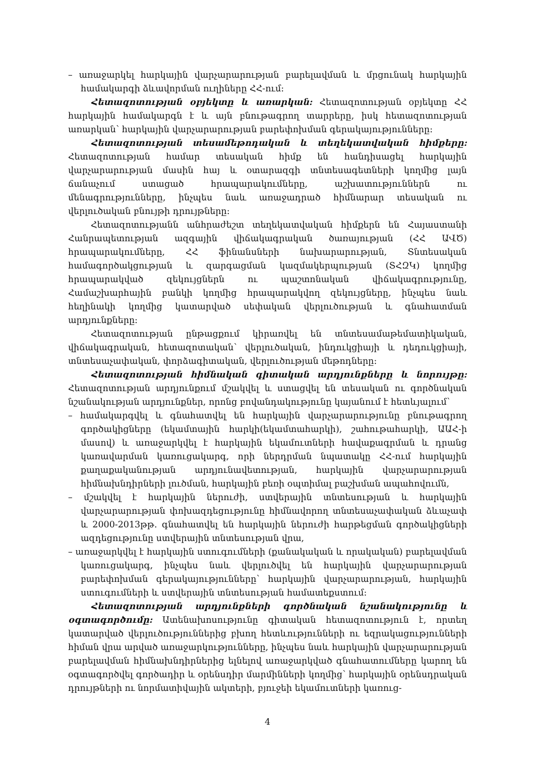– առաջարկել հարկային վարչարարության բարելավման և մրցունակ հարկային համակարգի ձևավորման ուղիները ՀՀ-ում:
Հետազոտության օբյեկտը և առարկան: Հետազոտության օբյեկտը ՀՀ հարկային համակարգն է և այն բնութագրող տարրերը, իսկ հետազոտության առարկան՝ հարկային վարչարարության բարեփոխման գերակայությունները:
Հետազոտության տեսամեթոդական և տեղեկատվական հիմքերը: Հետազոտության համար տեսական հիմք են հանդիսացել հարկային վարչարարության մասին հայ և օտարազգի տնտեսագետների կողմից լայն ճանաչում ստացած հրապարակումները, աշխատություններն ու մենագրությունները, ինչպես նաև առաջադրած հիմնարար տեսական ու վերլուծական բնույթի դրույթները:
Հետազոտությանն անհրաժեշտ տեղեկատվական հիմքերն են Հայաստանի Հանրապետության ազգային վիճակագրական ծառայության (ՀՀ ԱՎԾ) հրապարակումները, ՀՀ ֆինանսների նախարարության, Տնտեսական համագործակցության և զարգացման կազմակերպության (ՏՀԶԿ) կողմից հրապարակված զեկույցներն ու պաշտոնական վիճակագրությունը, Համաշխարհային բանկի կողմից հրապարակվող զեկույցները, ինչպես նաև հեղինակի կողմից կատարված սեփական վերլուծության և գնահատման արդյունքները:
Հետազոտության ընթացքում կիրառվել են տնտեսամաթեմատիկական, վիճակագրական, հետազոտական՝ վերլուծական, ինդուկցիայի և դեդուկցիայի, տնտեսաչափական, փորձագիտական, վերլուծության մեթոդները:
Հետազոտության հիմնական գիտական արդյունքները և նորույթը: Հետազոտության արդյունքում մշակվել և ստացվել են տեսական ու գործնական նշանակության արդյունքներ, որոնց բովանդակությունը կայանում է հետևյալում՝
– համակարգվել և գնահատվել են հարկային վարչարարությունը բնութագրող գործակիցները (եկամտային հարկի(եկամտահարկի), շահութահարկի, ԱԱՀ-ի մասով) և առաջարկվել է հարկային եկամուտների հավաքագրման և դրանց կառավարման կառուցակարգ, որի ներդրման նպատակը ՀՀ-ում հարկային քաղաքականության արդյունավետության, հարկային վարչարարության հիմնախնդիրների լուծման, հարկային բեռի օպտիմալ բաշխման ապահովումն,
– մշակվել է հարկային ներուժի, ստվերային տնտեսության և հարկային վարչարարության փոխազդեցությունը հիմնավորող տնտեսաչափական ձևաչափ և 2000-2013թթ. գնահատվել են հարկային ներուժի հարթեցման գործակիցների ազդեցությունը ստվերային տնտեսության վրա,
– առաջարկվել է հարկային ստուգումների (քանակական և որակական) բարելավման կառուցակարգ, ինչպես նաև վերլուծվել են հարկային վարչարարության բարեփոխման գերակայությունները՝ հարկային վարչարարության, հարկային ստուգումների և ստվերային տնտեսության համատեքստում:
Հետազոտության արդյունքների գործնական նշանակությունը և օգտագործումը: Ատենախոսությունը գիտական հետազոտություն է, որտեղ կատարված վերլուծություններից բխող հետևությունների ու եզրակացությունների հիման վրա արված առաջարկությունները, ինչպես նաև հարկային վարչարարության բարելավման հիմնախնդիրներից ելնելով առաջարկված գնահատումները կարող են օգտագործվել գործադիր և օրենսդիր մարմինների կողմից՝ հարկային օրենսդրական դրույթների ու նորմատիվային ակտերի, բյուջեի եկամուտների կառուց-
4